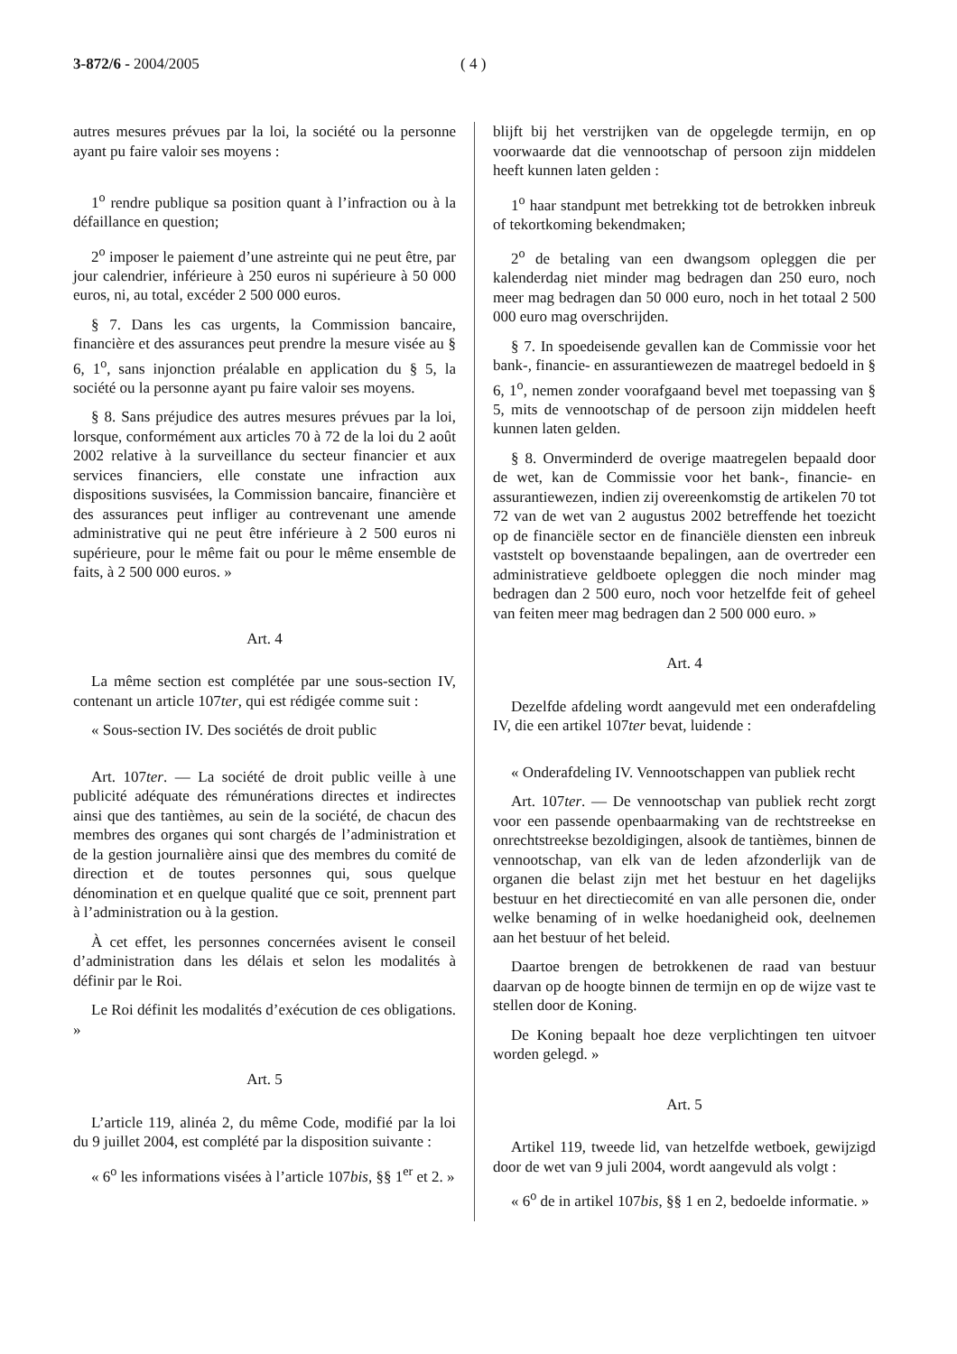3-872/6 - 2004/2005 ( 4 )
autres mesures prévues par la loi, la société ou la personne ayant pu faire valoir ses moyens :
1<sup>o</sup> rendre publique sa position quant à l’infraction ou à la défaillance en question;
2<sup>o</sup> imposer le paiement d’une astreinte qui ne peut être, par jour calendrier, inférieure à 250 euros ni supérieure à 50 000 euros, ni, au total, excéder 2 500 000 euros.
§ 7. Dans les cas urgents, la Commission bancaire, financière et des assurances peut prendre la mesure visée au § 6, 1<sup>o</sup>, sans injonction préalable en application du § 5, la société ou la personne ayant pu faire valoir ses moyens.
§ 8. Sans préjudice des autres mesures prévues par la loi, lorsque, conformément aux articles 70 à 72 de la loi du 2 août 2002 relative à la surveillance du secteur financier et aux services financiers, elle constate une infraction aux dispositions susvisées, la Commission bancaire, financière et des assurances peut infliger au contrevenant une amende administrative qui ne peut être inférieure à 2 500 euros ni supérieure, pour le même fait ou pour le même ensemble de faits, à 2 500 000 euros. »
Art. 4
La même section est complétée par une sous-section IV, contenant un article 107ter, qui est rédigée comme suit :
« Sous-section IV. Des sociétés de droit public
Art. 107ter. — La société de droit public veille à une publicité adéquate des rémunérations directes et indirectes ainsi que des tantièmes, au sein de la société, de chacun des membres des organes qui sont chargés de l’administration et de la gestion journalière ainsi que des membres du comité de direction et de toutes personnes qui, sous quelque dénomination et en quelque qualité que ce soit, prennent part à l’administration ou à la gestion.
À cet effet, les personnes concernées avisent le conseil d’administration dans les délais et selon les modalités à définir par le Roi.
Le Roi définit les modalités d’exécution de ces obligations. »
Art. 5
L’article 119, alinéa 2, du même Code, modifié par la loi du 9 juillet 2004, est complété par la disposition suivante :
« 6<sup>o</sup> les informations visées à l’article 107bis, §§ 1<sup>er</sup> et 2. »
blijft bij het verstrijken van de opgelegde termijn, en op voorwaarde dat die vennootschap of persoon zijn middelen heeft kunnen laten gelden :
1<sup>o</sup> haar standpunt met betrekking tot de betrokken inbreuk of tekortkoming bekendmaken;
2<sup>o</sup> de betaling van een dwangsom opleggen die per kalenderdag niet minder mag bedragen dan 250 euro, noch meer mag bedragen dan 50 000 euro, noch in het totaal 2 500 000 euro mag overschrijden.
§ 7. In spoedeisende gevallen kan de Commissie voor het bank-, financie- en assurantiewezen de maatregel bedoeld in § 6, 1<sup>o</sup>, nemen zonder voorafgaand bevel met toepassing van § 5, mits de vennootschap of de persoon zijn middelen heeft kunnen laten gelden.
§ 8. Onverminderd de overige maatregelen bepaald door de wet, kan de Commissie voor het bank-, financie- en assurantiewezen, indien zij overeenkomstig de artikelen 70 tot 72 van de wet van 2 augustus 2002 betreffende het toezicht op de financiële sector en de financiële diensten een inbreuk vaststelt op bovenstaande bepalingen, aan de overtreder een administratieve geldboete opleggen die noch minder mag bedragen dan 2 500 euro, noch voor hetzelfde feit of geheel van feiten meer mag bedragen dan 2 500 000 euro. »
Art. 4
Dezelfde afdeling wordt aangevuld met een onderafdeling IV, die een artikel 107ter bevat, luidende :
« Onderafdeling IV. Vennootschappen van publiek recht
Art. 107ter. — De vennootschap van publiek recht zorgt voor een passende openbaarmaking van de rechtstreekse en onrechtstreekse bezoldigingen, alsook de tantièmes, binnen de vennootschap, van elk van de leden afzonderlijk van de organen die belast zijn met het bestuur en het dagelijks bestuur en het directiecomité en van alle personen die, onder welke benaming of in welke hoedanigheid ook, deelnemen aan het bestuur of het beleid.
Daartoe brengen de betrokkenen de raad van bestuur daarvan op de hoogte binnen de termijn en op de wijze vast te stellen door de Koning.
De Koning bepaalt hoe deze verplichtingen ten uitvoer worden gelegd. »
Art. 5
Artikel 119, tweede lid, van hetzelfde wetboek, gewijzigd door de wet van 9 juli 2004, wordt aangevuld als volgt :
« 6<sup>o</sup> de in artikel 107bis, §§ 1 en 2, bedoelde informatie. »